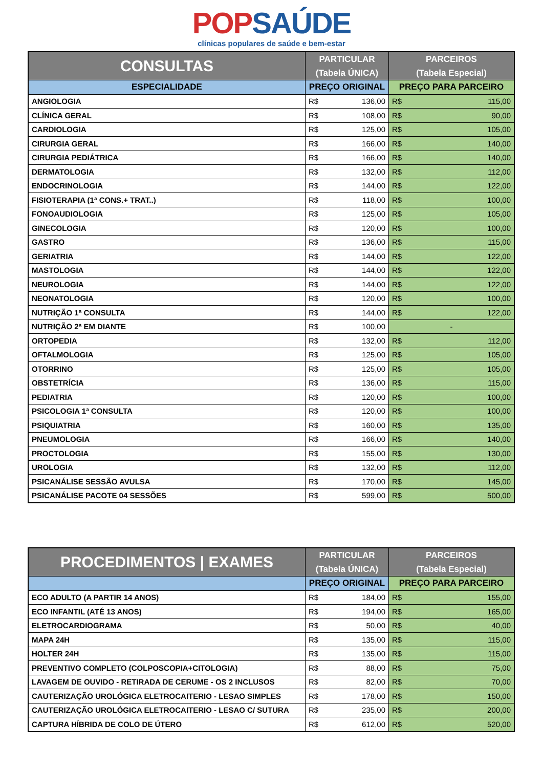POPSAÚDE
clínicas populares de saúde e bem-estar
| CONSULTAS | PARTICULAR (Tabela ÚNICA) | PARCEIROS (Tabela Especial) |
| --- | --- | --- |
| ESPECIALIDADE | PREÇO ORIGINAL | PREÇO PARA PARCEIRO |
| ANGIOLOGIA | R$ 136,00 | R$ 115,00 |
| CLÍNICA GERAL | R$ 108,00 | R$ 90,00 |
| CARDIOLOGIA | R$ 125,00 | R$ 105,00 |
| CIRURGIA GERAL | R$ 166,00 | R$ 140,00 |
| CIRURGIA PEDIÁTRICA | R$ 166,00 | R$ 140,00 |
| DERMATOLOGIA | R$ 132,00 | R$ 112,00 |
| ENDOCRINOLOGIA | R$ 144,00 | R$ 122,00 |
| FISIOTERAPIA (1ª CONS.+ TRAT..) | R$ 118,00 | R$ 100,00 |
| FONOAUDIOLOGIA | R$ 125,00 | R$ 105,00 |
| GINECOLOGIA | R$ 120,00 | R$ 100,00 |
| GASTRO | R$ 136,00 | R$ 115,00 |
| GERIATRIA | R$ 144,00 | R$ 122,00 |
| MASTOLOGIA | R$ 144,00 | R$ 122,00 |
| NEUROLOGIA | R$ 144,00 | R$ 122,00 |
| NEONATOLOGIA | R$ 120,00 | R$ 100,00 |
| NUTRIÇÃO 1ª CONSULTA | R$ 144,00 | R$ 122,00 |
| NUTRIÇÃO 2ª EM DIANTE | R$ 100,00 | - |
| ORTOPEDIA | R$ 132,00 | R$ 112,00 |
| OFTALMOLOGIA | R$ 125,00 | R$ 105,00 |
| OTORRINO | R$ 125,00 | R$ 105,00 |
| OBSTETRÍCIA | R$ 136,00 | R$ 115,00 |
| PEDIATRIA | R$ 120,00 | R$ 100,00 |
| PSICOLOGIA 1ª CONSULTA | R$ 120,00 | R$ 100,00 |
| PSIQUIATRIA | R$ 160,00 | R$ 135,00 |
| PNEUMOLOGIA | R$ 166,00 | R$ 140,00 |
| PROCTOLOGIA | R$ 155,00 | R$ 130,00 |
| UROLOGIA | R$ 132,00 | R$ 112,00 |
| PSICANÁLISE SESSÃO AVULSA | R$ 170,00 | R$ 145,00 |
| PSICANÁLISE PACOTE 04 SESSÕES | R$ 599,00 | R$ 500,00 |
| PROCEDIMENTOS / EXAMES | PARTICULAR (Tabela ÚNICA) | PARCEIROS (Tabela Especial) |
| --- | --- | --- |
| | PREÇO ORIGINAL | PREÇO PARA PARCEIRO |
| ECO ADULTO (A PARTIR 14 ANOS) | R$ 184,00 | R$ 155,00 |
| ECO INFANTIL (ATÉ 13 ANOS) | R$ 194,00 | R$ 165,00 |
| ELETROCARDIOGRAMA | R$ 50,00 | R$ 40,00 |
| MAPA 24H | R$ 135,00 | R$ 115,00 |
| HOLTER 24H | R$ 135,00 | R$ 115,00 |
| PREVENTIVO COMPLETO (COLPOSCOPIA+CITOLOGIA) | R$ 88,00 | R$ 75,00 |
| LAVAGEM DE OUVIDO - RETIRADA DE CERUME - OS 2 INCLUSOS | R$ 82,00 | R$ 70,00 |
| CAUTERIZAÇÃO UROLÓGICA ELETROCAITERIO - LESAO SIMPLES | R$ 178,00 | R$ 150,00 |
| CAUTERIZAÇÃO UROLÓGICA ELETROCAITERIO - LESAO C/ SUTURA | R$ 235,00 | R$ 200,00 |
| CAPTURA HÍBRIDA DE COLO DE ÚTERO | R$ 612,00 | R$ 520,00 |